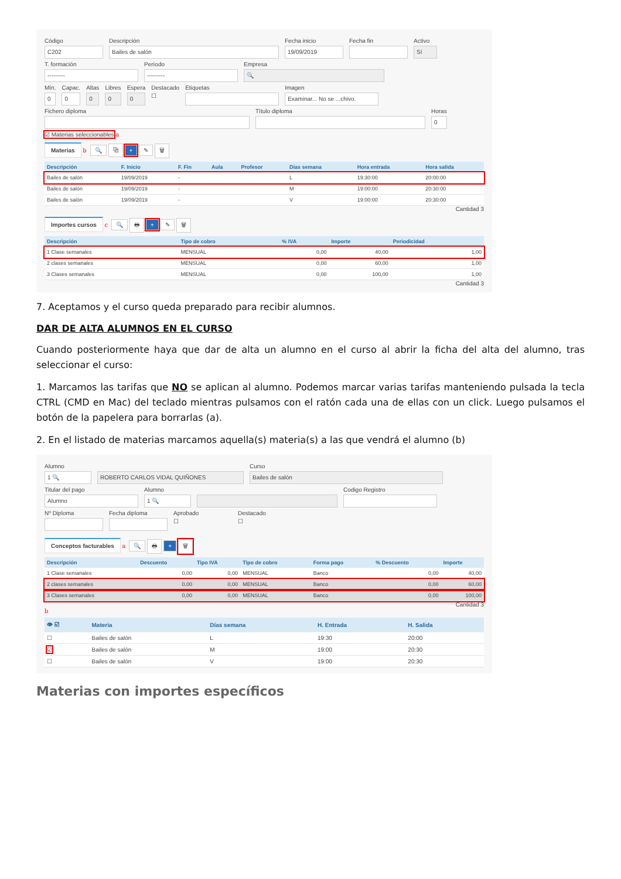Código
C202
Descripción
Bailes de salón
Fecha inicio
19/09/2019
Fecha fin Activo
Sí
T. formación
---------
Período
---------
Empresa
🔍
Mín.
0
Capac.
0
Altas
0
Libres
0
Espera
0
Destacado
☐
Etiquetas Imagen
Examinar... No se ...chivo.
Fichero diploma Título diploma Horas
0
☑ Materias seleccionables a
Materias b 🔍 ⧉ + ✎ 🗑
| Descripción | F. Inicio | F. Fin | Aula | Profesor | Días semana | Hora entrada | Hora salida |
| --- | --- | --- | --- | --- | --- | --- | --- |
| Bailes de salón | 19/09/2019 | - | | | L | 19:30:00 | 20:00:00 |
| Bailes de salón | 19/09/2019 | - | | | M | 19:00:00 | 20:30:00 |
| Bailes de salón | 19/09/2019 | - | | | V | 19:00:00 | 20:30:00 |
Cantidad 3
Importes cursos c 🔍 🖶 + ✎ 🗑
| Descripción | Tipo de cobro | % IVA | Importe | Periodicidad |
| --- | --- | --- | --- | --- |
| 1 Clase semanales | MENSUAL | 0,00 | 40,00 | 1,00 |
| 2 clases semanales | MENSUAL | 0,00 | 60,00 | 1,00 |
| 3 Clases semanales | MENSUAL | 0,00 | 100,00 | 1,00 |
Cantidad 3
7. Aceptamos y el curso queda preparado para recibir alumnos.
DAR DE ALTA ALUMNOS EN EL CURSO
Cuando posteriormente haya que dar de alta un alumno en el curso al abrir la ficha del alta del alumno, tras seleccionar el curso:
1. Marcamos las tarifas que NO se aplican al alumno. Podemos marcar varias tarifas manteniendo pulsada la tecla CTRL (CMD en Mac) del teclado mientras pulsamos con el ratón cada una de ellas con un click. Luego pulsamos el botón de la papelera para borrarlas (a).
2. En el listado de materias marcamos aquella(s) materia(s) a las que vendrá el alumno (b)
Alumno
1 🔍
ROBERTO CARLOS VIDAL QUIÑONES
Curso
Bailes de salón
Titular del pago
Alumno
Alumno
1 🔍
Codigo Registro
Nº Diploma Fecha diploma Aprobado
☐
Destacado
☐
Conceptos facturables a 🔍 🖶 + 🗑
| Descripción | Descuento | Tipo IVA | Tipo de cobro | Forma pago | % Descuento | Importe |
| --- | --- | --- | --- | --- | --- | --- |
| 1 Clase semanales | 0,00 | 0,00 | MENSUAL | Banco | 0,00 | 40,00 |
| 2 clases semanales | 0,00 | 0,00 | MENSUAL | Banco | 0,00 | 60,00 |
| 3 Clases semanales | 0,00 | 0,00 | MENSUAL | Banco | 0,00 | 100,00 |
Cantidad 3
b
| 👁 ☑ | Materia | Días semana | H. Entrada | H. Salida |
| --- | --- | --- | --- | --- |
| ☐ | Bailes de salón | L | 19:30 | 20:00 |
| ☑ | Bailes de salón | M | 19:00 | 20:30 |
| ☐ | Bailes de salón | V | 19:00 | 20:30 |
Materias con importes específicos